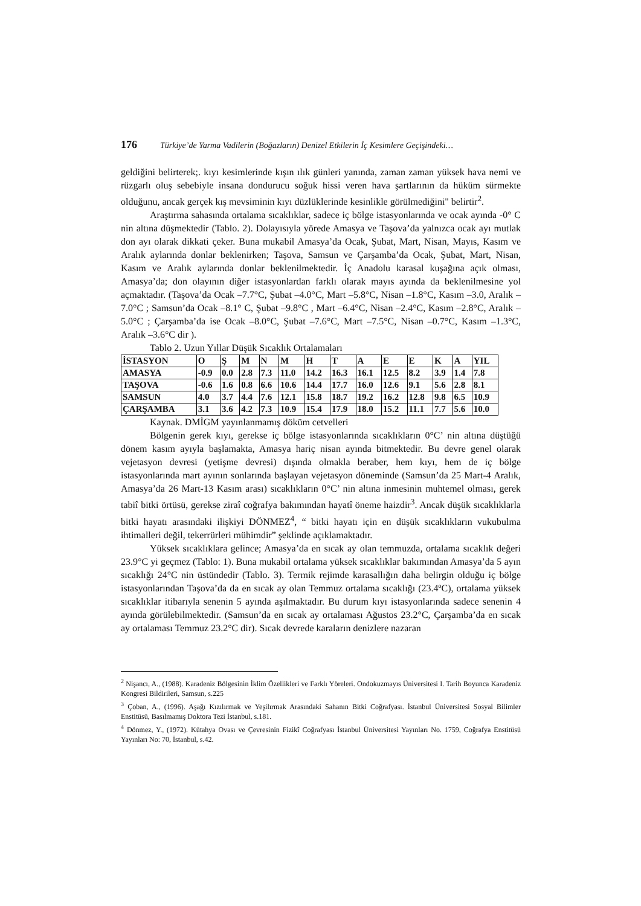176 Türkiye’de Yarma Vadilerin (Boğazların) Denizel Etkilerin İç Kesimlere Geçişindeki…
geldiğini belirterek;. kıyı kesimlerinde kışın ılık günleri yanında, zaman zaman yüksek hava nemi ve rüzgarlı oluş sebebiyle insana dondurucu soğuk hissi veren hava şartlarının da hüküm sürmekte olduğunu, ancak gerçek kış mevsiminin kıyı düzlüklerinde kesinlikle görülmediğini" belirtir<sup>2</sup>.
Araştırma sahasında ortalama sıcaklıklar, sadece iç bölge istasyonlarında ve ocak ayında -0° C nin altına düşmektedir (Tablo. 2). Dolayısıyla yörede Amasya ve Taşova’da yalnızca ocak ayı mutlak don ayı olarak dikkati çeker. Buna mukabil Amasya’da Ocak, Şubat, Mart, Nisan, Mayıs, Kasım ve Aralık aylarında donlar beklenirken; Taşova, Samsun ve Çarşamba’da Ocak, Şubat, Mart, Nisan, Kasım ve Aralık aylarında donlar beklenilmektedir. İç Anadolu karasal kuşağına açık olması, Amasya’da; don olayının diğer istasyonlardan farklı olarak mayıs ayında da beklenilmesine yol açmaktadır. (Taşova’da Ocak –7.7°C, Şubat –4.0°C, Mart –5.8°C, Nisan –1.8°C, Kasım –3.0, Aralık –7.0°C ; Samsun’da Ocak –8.1° C, Şubat –9.8°C , Mart –6.4°C, Nisan –2.4°C, Kasım –2.8°C, Aralık –5.0°C ; Çarşamba’da ise Ocak –8.0°C, Şubat –7.6°C, Mart –7.5°C, Nisan –0.7°C, Kasım –1.3°C, Aralık –3.6°C dir ).
Tablo 2. Uzun Yıllar Düşük Sıcaklık Ortalamaları
| İSTASYON | O | Ş | M | N | M | H | T | A | E | E | K | A | YIL |
| AMASYA | -0.9 | 0.0 | 2.8 | 7.3 | 11.0 | 14.2 | 16.3 | 16.1 | 12.5 | 8.2 | 3.9 | 1.4 | 7.8 |
| TAŞOVA | -0.6 | 1.6 | 0.8 | 6.6 | 10.6 | 14.4 | 17.7 | 16.0 | 12.6 | 9.1 | 5.6 | 2.8 | 8.1 |
| SAMSUN | 4.0 | 3.7 | 4.4 | 7.6 | 12.1 | 15.8 | 18.7 | 19.2 | 16.2 | 12.8 | 9.8 | 6.5 | 10.9 |
| ÇARŞAMBA | 3.1 | 3.6 | 4.2 | 7.3 | 10.9 | 15.4 | 17.9 | 18.0 | 15.2 | 11.1 | 7.7 | 5.6 | 10.0 |
Kaynak. DMİGM yayınlanmamış döküm cetvelleri
Bölgenin gerek kıyı, gerekse iç bölge istasyonlarında sıcaklıkların 0°C’ nin altına düştüğü dönem kasım ayıyla başlamakta, Amasya hariç nisan ayında bitmektedir. Bu devre genel olarak vejetasyon devresi (yetişme devresi) dışında olmakla beraber, hem kıyı, hem de iç bölge istasyonlarında mart ayının sonlarında başlayan vejetasyon döneminde (Samsun’da 25 Mart-4 Aralık, Amasya’da 26 Mart-13 Kasım arası) sıcaklıkların 0°C’ nin altına inmesinin muhtemel olması, gerek tabiî bitki örtüsü, gerekse ziraî coğrafya bakımından hayatî öneme haizdir<sup>3</sup>. Ancak düşük sıcaklıklarla bitki hayatı arasındaki ilişkiyi DÖNMEZ<sup>4</sup>, “ bitki hayatı için en düşük sıcaklıkların vukubulma ihtimalleri değil, tekerrürleri mühimdir” şeklinde açıklamaktadır.
Yüksek sıcaklıklara gelince; Amasya’da en sıcak ay olan temmuzda, ortalama sıcaklık değeri 23.9°C yi geçmez (Tablo: 1). Buna mukabil ortalama yüksek sıcaklıklar bakımından Amasya’da 5 ayın sıcaklığı 24°C nin üstündedir (Tablo. 3). Termik rejimde karasallığın daha belirgin olduğu iç bölge istasyonlarından Taşova’da da en sıcak ay olan Temmuz ortalama sıcaklığı (23.4ºC), ortalama yüksek sıcaklıklar itibarıyla senenin 5 ayında aşılmaktadır. Bu durum kıyı istasyonlarında sadece senenin 4 ayında görülebilmektedir. (Samsun’da en sıcak ay ortalaması Ağustos 23.2°C, Çarşamba’da en sıcak ay ortalaması Temmuz 23.2°C dir). Sıcak devrede karaların denizlere nazaran
<sup>2</sup> Nişancı, A., (1988). Karadeniz Bölgesinin İklim Özellikleri ve Farklı Yöreleri. Ondokuzmayıs Üniversitesi I. Tarih Boyunca Karadeniz Kongresi Bildirileri, Samsun, s.225
<sup>3</sup> Çoban, A., (1996). Aşağı Kızılırmak ve Yeşilırmak Arasındaki Sahanın Bitki Coğrafyası. İstanbul Üniversitesi Sosyal Bilimler Enstitüsü, Basılmamış Doktora Tezi İstanbul, s.181.
<sup>4</sup> Dönmez, Y., (1972). Kütahya Ovası ve Çevresinin Fizikî Coğrafyası İstanbul Üniversitesi Yayınları No. 1759, Coğrafya Enstitüsü Yayınları No: 70, İstanbul, s.42.